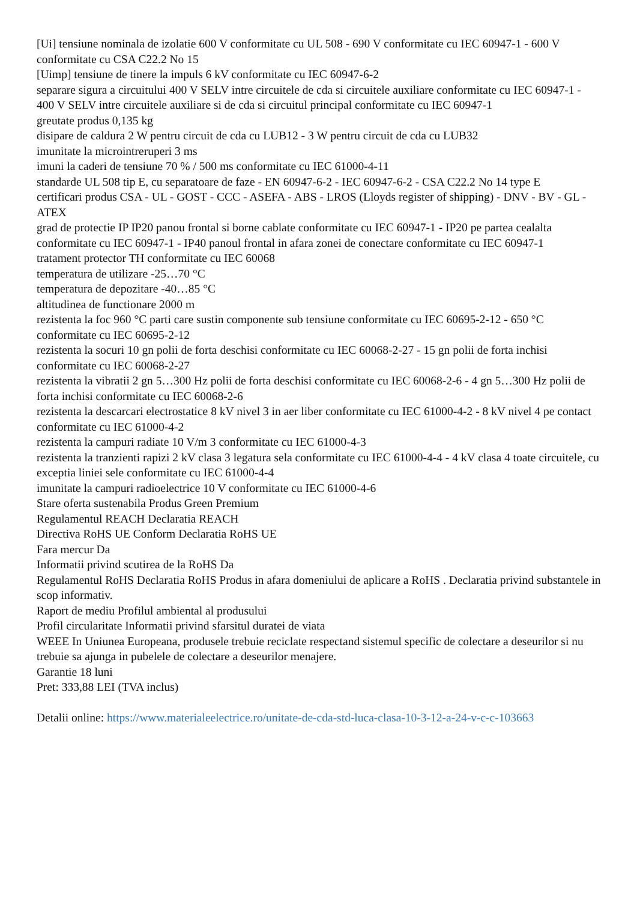[Ui] tensiune nominala de izolatie 600 V conformitate cu UL 508 - 690 V conformitate cu IEC 60947-1 - 600 V conformitate cu CSA C22.2 No 15
[Uimp] tensiune de tinere la impuls 6 kV conformitate cu IEC 60947-6-2
separare sigura a circuitului 400 V SELV intre circuitele de cda si circuitele auxiliare conformitate cu IEC 60947-1 - 400 V SELV intre circuitele auxiliare si de cda si circuitul principal conformitate cu IEC 60947-1
greutate produs 0,135 kg
disipare de caldura 2 W pentru circuit de cda cu LUB12 - 3 W pentru circuit de cda cu LUB32
imunitate la microintreruperi 3 ms
imuni la caderi de tensiune 70 % / 500 ms conformitate cu IEC 61000-4-11
standarde UL 508 tip E, cu separatoare de faze - EN 60947-6-2 - IEC 60947-6-2 - CSA C22.2 No 14 type E
certificari produs CSA - UL - GOST - CCC - ASEFA - ABS - LROS (Lloyds register of shipping) - DNV - BV - GL - ATEX
grad de protectie IP IP20 panou frontal si borne cablate conformitate cu IEC 60947-1 - IP20 pe partea cealalta conformitate cu IEC 60947-1 - IP40 panoul frontal in afara zonei de conectare conformitate cu IEC 60947-1
tratament protector TH conformitate cu IEC 60068
temperatura de utilizare -25…70 °C
temperatura de depozitare -40…85 °C
altitudinea de functionare 2000 m
rezistenta la foc 960 °C parti care sustin componente sub tensiune conformitate cu IEC 60695-2-12 - 650 °C conformitate cu IEC 60695-2-12
rezistenta la socuri 10 gn polii de forta deschisi conformitate cu IEC 60068-2-27 - 15 gn polii de forta inchisi conformitate cu IEC 60068-2-27
rezistenta la vibratii 2 gn 5…300 Hz polii de forta deschisi conformitate cu IEC 60068-2-6 - 4 gn 5…300 Hz polii de forta inchisi conformitate cu IEC 60068-2-6
rezistenta la descarcari electrostatice 8 kV nivel 3 in aer liber conformitate cu IEC 61000-4-2 - 8 kV nivel 4 pe contact conformitate cu IEC 61000-4-2
rezistenta la campuri radiate 10 V/m 3 conformitate cu IEC 61000-4-3
rezistenta la tranzienti rapizi 2 kV clasa 3 legatura sela conformitate cu IEC 61000-4-4 - 4 kV clasa 4 toate circuitele, cu exceptia liniei sele conformitate cu IEC 61000-4-4
imunitate la campuri radioelectrice 10 V conformitate cu IEC 61000-4-6
Stare oferta sustenabila Produs Green Premium
Regulamentul REACH Declaratia REACH
Directiva RoHS UE Conform Declaratia RoHS UE
Fara mercur Da
Informatii privind scutirea de la RoHS Da
Regulamentul RoHS Declaratia RoHS Produs in afara domeniului de aplicare a RoHS . Declaratia privind substantele in scop informativ.
Raport de mediu Profilul ambiental al produsului
Profil circularitate Informatii privind sfarsitul duratei de viata
WEEE In Uniunea Europeana, produsele trebuie reciclate respectand sistemul specific de colectare a deseurilor si nu trebuie sa ajunga in pubelele de colectare a deseurilor menajere.
Garantie 18 luni
Pret: 333,88 LEI (TVA inclus)
Detalii online: https://www.materialeelectrice.ro/unitate-de-cda-std-luca-clasa-10-3-12-a-24-v-c-c-103663